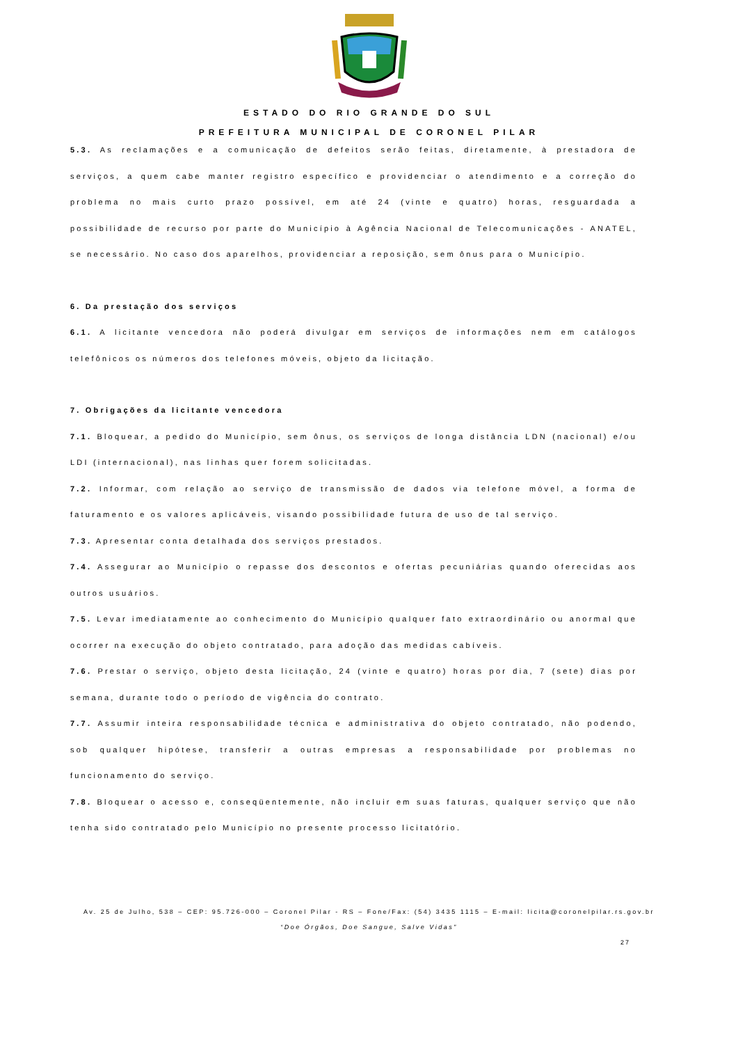ESTADO DO RIO GRANDE DO SUL
PREFEITURA MUNICIPAL DE CORONEL PILAR
5.3. As reclamações e a comunicação de defeitos serão feitas, diretamente, à prestadora de serviços, a quem cabe manter registro específico e providenciar o atendimento e a correção do problema no mais curto prazo possível, em até 24 (vinte e quatro) horas, resguardada a possibilidade de recurso por parte do Município à Agência Nacional de Telecomunicações - ANATEL, se necessário. No caso dos aparelhos, providenciar a reposição, sem ônus para o Município.
6. Da prestação dos serviços
6.1. A licitante vencedora não poderá divulgar em serviços de informações nem em catálogos telefônicos os números dos telefones móveis, objeto da licitação.
7. Obrigações da licitante vencedora
7.1. Bloquear, a pedido do Município, sem ônus, os serviços de longa distância LDN (nacional) e/ou LDI (internacional), nas linhas quer forem solicitadas.
7.2. Informar, com relação ao serviço de transmissão de dados via telefone móvel, a forma de faturamento e os valores aplicáveis, visando possibilidade futura de uso de tal serviço.
7.3. Apresentar conta detalhada dos serviços prestados.
7.4. Assegurar ao Município o repasse dos descontos e ofertas pecuniárias quando oferecidas aos outros usuários.
7.5. Levar imediatamente ao conhecimento do Município qualquer fato extraordinário ou anormal que ocorrer na execução do objeto contratado, para adoção das medidas cabíveis.
7.6. Prestar o serviço, objeto desta licitação, 24 (vinte e quatro) horas por dia, 7 (sete) dias por semana, durante todo o período de vigência do contrato.
7.7. Assumir inteira responsabilidade técnica e administrativa do objeto contratado, não podendo, sob qualquer hipótese, transferir a outras empresas a responsabilidade por problemas no funcionamento do serviço.
7.8. Bloquear o acesso e, conseqüentemente, não incluir em suas faturas, qualquer serviço que não tenha sido contratado pelo Município no presente processo licitatório.
Av. 25 de Julho, 538 – CEP: 95.726-000 – Coronel Pilar - RS – Fone/Fax: (54) 3435 1115 – E-mail: licita@coronelpilar.rs.gov.br
“Doe Órgãos, Doe Sangue, Salve Vidas”
27